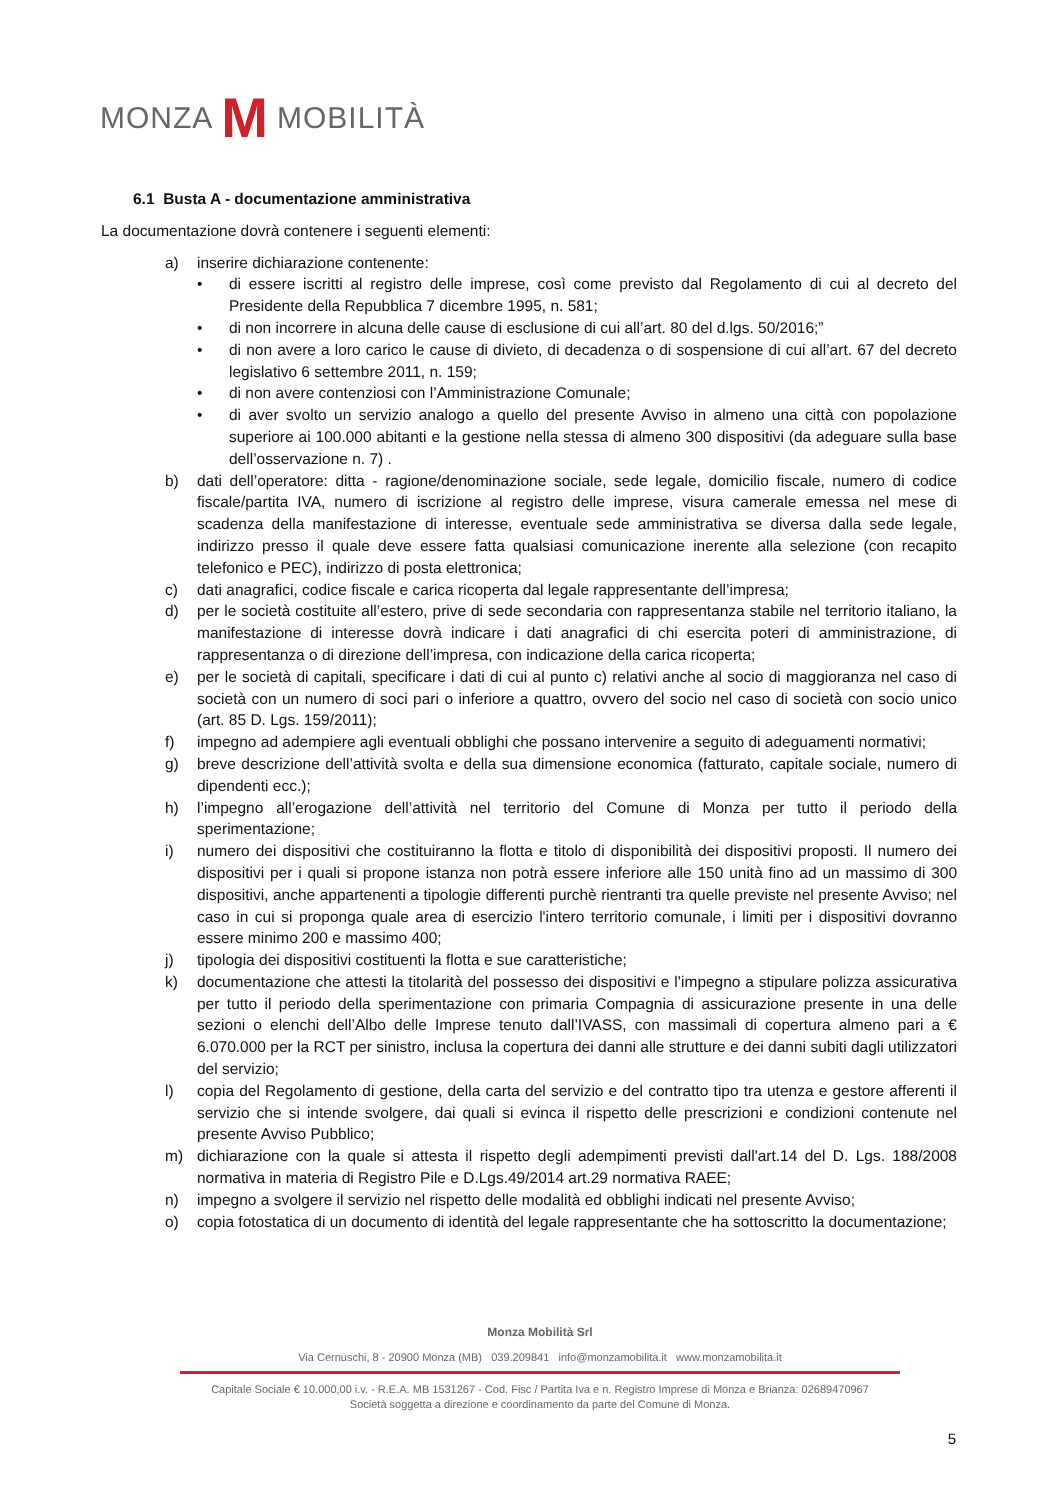MONZA M MOBILITÀ
6.1 Busta A - documentazione amministrativa
La documentazione dovrà contenere i seguenti elementi:
a) inserire dichiarazione contenente:
• di essere iscritti al registro delle imprese, così come previsto dal Regolamento di cui al decreto del Presidente della Repubblica 7 dicembre 1995, n. 581;
• di non incorrere in alcuna delle cause di esclusione di cui all’art. 80 del d.lgs. 50/2016;”
• di non avere a loro carico le cause di divieto, di decadenza o di sospensione di cui all’art. 67 del decreto legislativo 6 settembre 2011, n. 159;
• di non avere contenziosi con l’Amministrazione Comunale;
• di aver svolto un servizio analogo a quello del presente Avviso in almeno una città con popolazione superiore ai 100.000 abitanti e la gestione nella stessa di almeno 300 dispositivi (da adeguare sulla base dell’osservazione n. 7) .
b) dati dell’operatore: ditta - ragione/denominazione sociale, sede legale, domicilio fiscale, numero di codice fiscale/partita IVA, numero di iscrizione al registro delle imprese, visura camerale emessa nel mese di scadenza della manifestazione di interesse, eventuale sede amministrativa se diversa dalla sede legale, indirizzo presso il quale deve essere fatta qualsiasi comunicazione inerente alla selezione (con recapito telefonico e PEC), indirizzo di posta elettronica;
c) dati anagrafici, codice fiscale e carica ricoperta dal legale rappresentante dell’impresa;
d) per le società costituite all’estero, prive di sede secondaria con rappresentanza stabile nel territorio italiano, la manifestazione di interesse dovrà indicare i dati anagrafici di chi esercita poteri di amministrazione, di rappresentanza o di direzione dell’impresa, con indicazione della carica ricoperta;
e) per le società di capitali, specificare i dati di cui al punto c) relativi anche al socio di maggioranza nel caso di società con un numero di soci pari o inferiore a quattro, ovvero del socio nel caso di società con socio unico (art. 85 D. Lgs. 159/2011);
f) impegno ad adempiere agli eventuali obblighi che possano intervenire a seguito di adeguamenti normativi;
g) breve descrizione dell’attività svolta e della sua dimensione economica (fatturato, capitale sociale, numero di dipendenti ecc.);
h) l’impegno all’erogazione dell’attività nel territorio del Comune di Monza per tutto il periodo della sperimentazione;
i) numero dei dispositivi che costituiranno la flotta e titolo di disponibilità dei dispositivi proposti. Il numero dei dispositivi per i quali si propone istanza non potrà essere inferiore alle 150 unità fino ad un massimo di 300 dispositivi, anche appartenenti a tipologie differenti purchè rientranti tra quelle previste nel presente Avviso; nel caso in cui si proponga quale area di esercizio l'intero territorio comunale, i limiti per i dispositivi dovranno essere minimo 200 e massimo 400;
j) tipologia dei dispositivi costituenti la flotta e sue caratteristiche;
k) documentazione che attesti la titolarità del possesso dei dispositivi e l’impegno a stipulare polizza assicurativa per tutto il periodo della sperimentazione con primaria Compagnia di assicurazione presente in una delle sezioni o elenchi dell’Albo delle Imprese tenuto dall’IVASS, con massimali di copertura almeno pari a € 6.070.000 per la RCT per sinistro, inclusa la copertura dei danni alle strutture e dei danni subiti dagli utilizzatori del servizio;
l) copia del Regolamento di gestione, della carta del servizio e del contratto tipo tra utenza e gestore afferenti il servizio che si intende svolgere, dai quali si evinca il rispetto delle prescrizioni e condizioni contenute nel presente Avviso Pubblico;
m) dichiarazione con la quale si attesta il rispetto degli adempimenti previsti dall'art.14 del D. Lgs. 188/2008 normativa in materia di Registro Pile e D.Lgs.49/2014 art.29 normativa RAEE;
n) impegno a svolgere il servizio nel rispetto delle modalità ed obblighi indicati nel presente Avviso;
o) copia fotostatica di un documento di identità del legale rappresentante che ha sottoscritto la documentazione;
Monza Mobilità Srl
Via Cernuschi, 8 - 20900 Monza (MB) 039.209841 info@monzamobilita.it www.monzamobilita.it
Capitale Sociale € 10.000,00 i.v. - R.E.A. MB 1531267 - Cod. Fisc / Partita Iva e n. Registro Imprese di Monza e Brianza: 02689470967
Società soggetta a direzione e coordinamento da parte del Comune di Monza.
5